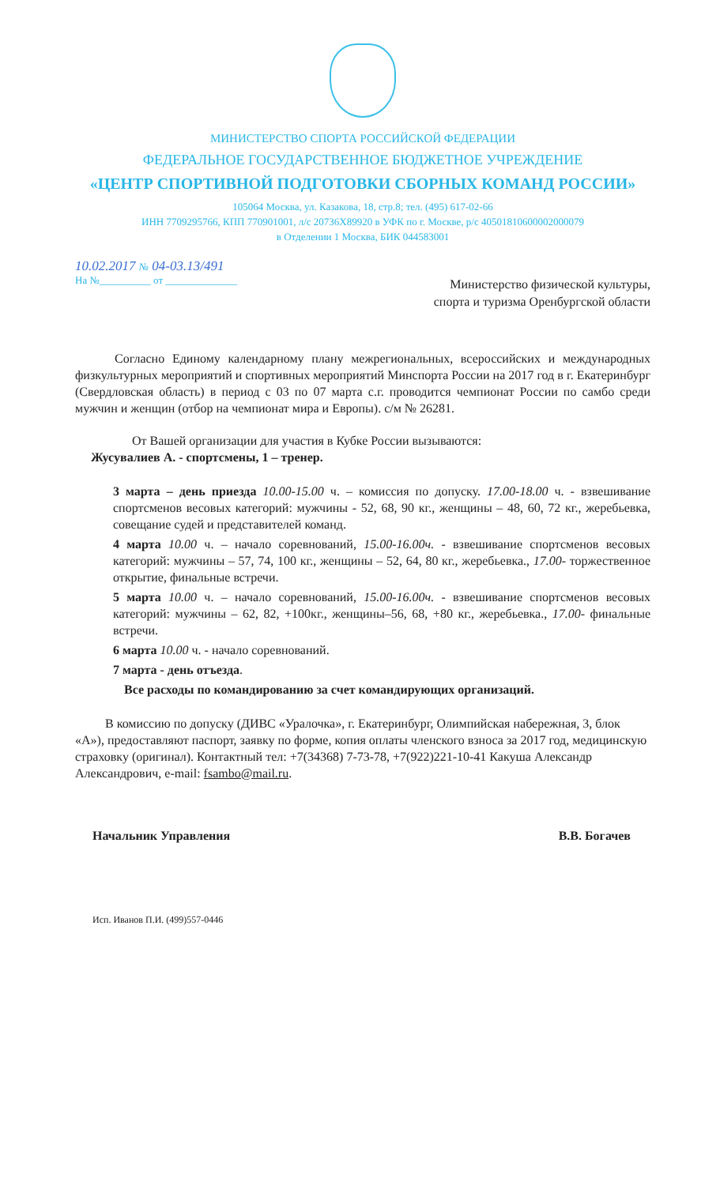МИНИСТЕРСТВО СПОРТА РОССИЙСКОЙ ФЕДЕРАЦИИ
ФЕДЕРАЛЬНОЕ ГОСУДАРСТВЕННОЕ БЮДЖЕТНОЕ УЧРЕЖДЕНИЕ
«ЦЕНТР СПОРТИВНОЙ ПОДГОТОВКИ СБОРНЫХ КОМАНД РОССИИ»
105064 Москва, ул. Казакова, 18, стр.8; тел. (495) 617-02-66
ИНН 7709295766, КПП 770901001, л/с 20736Х89920 в УФК по г. Москве, р/с 40501810600002000079
в Отделении 1 Москва, БИК 044583001
10.02.2017 № 04-03.13/491
На №__________ от ______________
Министерство физической культуры,
спорта и туризма Оренбургской области
Согласно Единому календарному плану межрегиональных, всероссийских и международных физкультурных мероприятий и спортивных мероприятий Минспорта России на 2017 год в г. Екатеринбург (Свердловская область) в период с 03 по 07 марта с.г. проводится чемпионат России по самбо среди мужчин и женщин (отбор на чемпионат мира и Европы). с/м № 26281.
От Вашей организации для участия в Кубке России вызываются:
Жусувалиев А. - спортсмены, 1 – тренер.
3 марта – день приезда 10.00-15.00 ч. – комиссия по допуску. 17.00-18.00 ч. - взвешивание спортсменов весовых категорий: мужчины - 52, 68, 90 кг., женщины – 48, 60, 72 кг., жеребьевка, совещание судей и представителей команд.
4 марта 10.00 ч. – начало соревнований, 15.00-16.00ч. - взвешивание спортсменов весовых категорий: мужчины – 57, 74, 100 кг., женщины – 52, 64, 80 кг., жеребьевка., 17.00- торжественное открытие, финальные встречи.
5 марта 10.00 ч. – начало соревнований, 15.00-16.00ч. - взвешивание спортсменов весовых категорий: мужчины – 62, 82, +100кг., женщины–56, 68, +80 кг., жеребьевка., 17.00- финальные встречи.
6 марта 10.00 ч. - начало соревнований.
7 марта - день отъезда.
Все расходы по командированию за счет командирующих организаций.
В комиссию по допуску (ДИВС «Уралочка», г. Екатеринбург, Олимпийская набережная, 3, блок «А»), предоставляют паспорт, заявку по форме, копия оплаты членского взноса за 2017 год, медицинскую страховку (оригинал). Контактный тел: +7(34368) 7-73-78, +7(922)221-10-41 Какуша Александр Александрович, e-mail: fsambo@mail.ru.
Начальник Управления В.В. Богачев
Исп. Иванов П.И. (499)557-0446